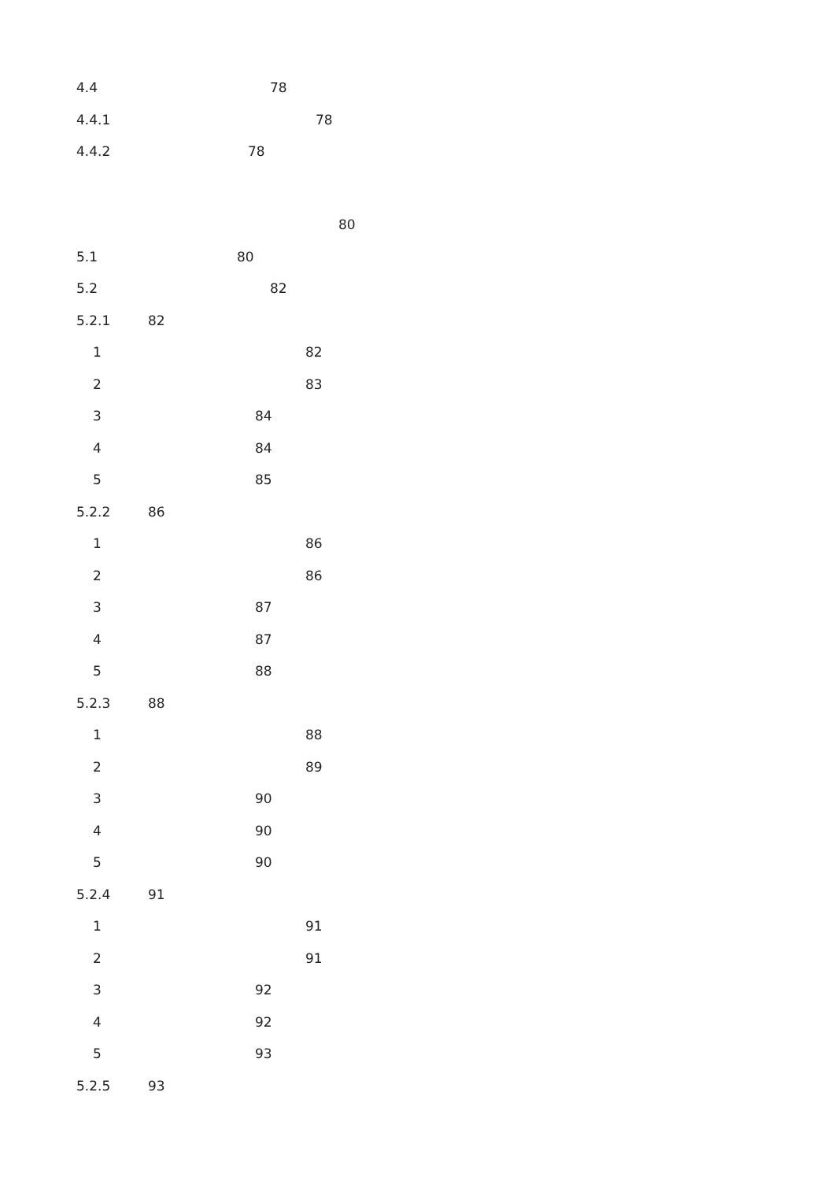4.4 78
4.4.1 78
4.4.2 78 80
5.1 80
5.2 82
5.2.1 82
1 82
2 83
3 84
4 84
5 85
5.2.2 86
1 86
2 86
3 87
4 87
5 88
5.2.3 88
1 88
2 89
3 90
4 90
5 90
5.2.4 91
1 91
2 91
3 92
4 92
5 93
5.2.5 93